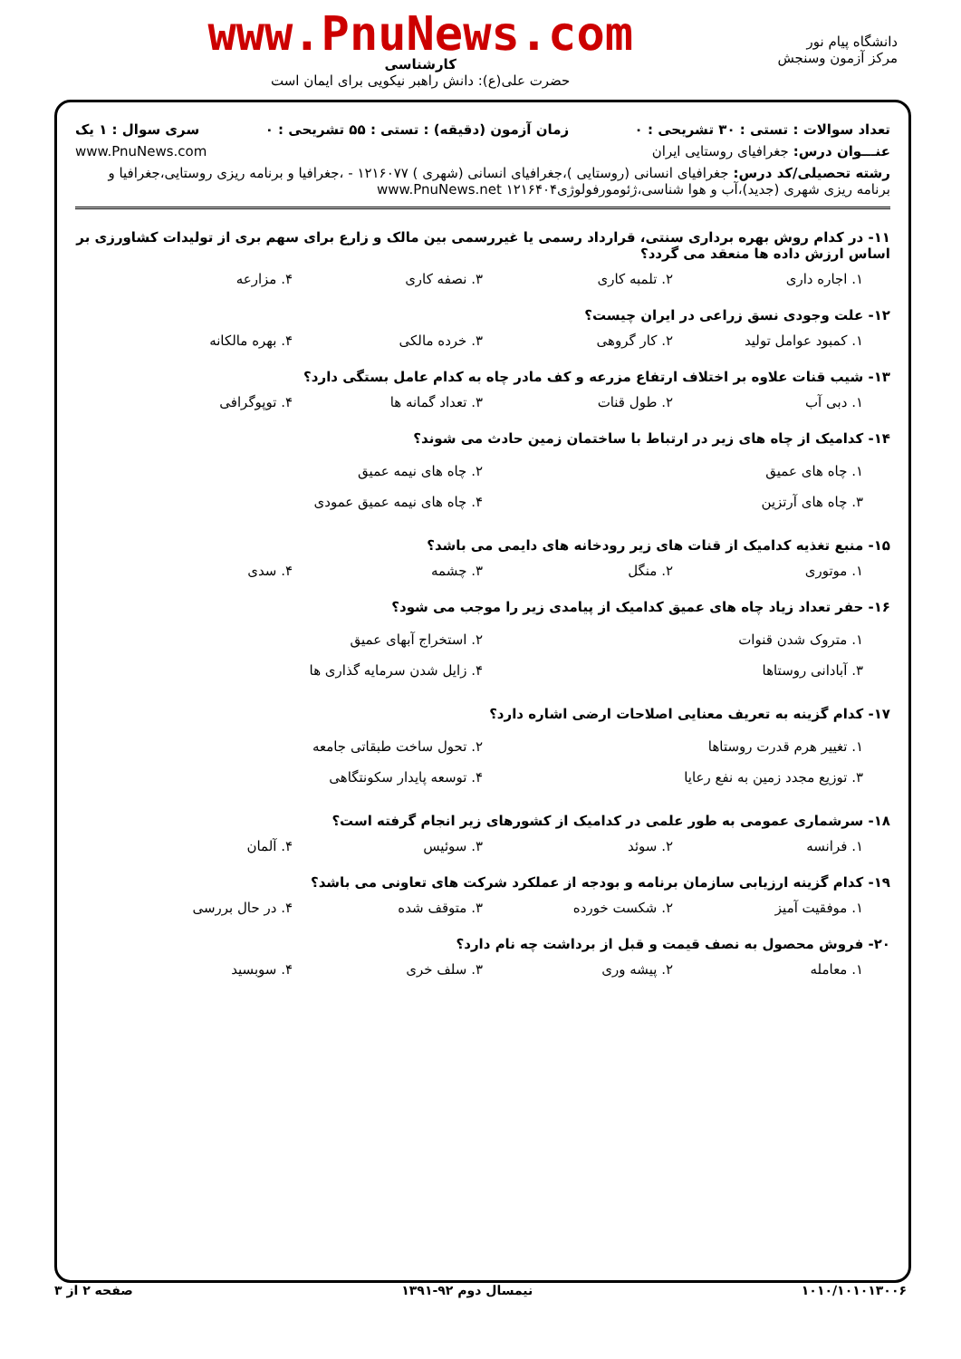دانشگاه پیام نور
مرکز آزمون وسنجش
www.PnuNews.com
کارشناسی
حضرت علی(ع): دانش راهبر نیکویی برای ایمان است
تعداد سوالات : تستی : ۳۰ تشریحی : ۰ زمان آزمون (دقیقه) : تستی : ۵۵ تشریحی : ۰ سری سوال : ۱ یک
عنـــوان درس: جغرافیای روستایی ایران www.PnuNews.com
رشته تحصیلی/کد درس: جغرافیای انسانی (روستایی )،جغرافیای انسانی (شهری ) ۱۲۱۶۰۷۷ - ،جغرافیا و برنامه ریزی روستایی،جغرافیا و برنامه ریزی شهری (جدید)،آب و هوا شناسی،ژئومورفولوژی۱۲۱۶۴۰۴ www.PnuNews.net
۱۱- در کدام روش بهره برداری سنتی، قرارداد رسمی یا غیررسمی بین مالک و زارع برای سهم بری از تولیدات کشاورزی بر اساس ارزش داده ها منعقد می گردد؟
۱. اجاره داری ۲. تلمبه کاری ۳. نصفه کاری ۴. مزارعه
۱۲- علت وجودی نسق زراعی در ایران چیست؟
۱. کمبود عوامل تولید ۲. کار گروهی ۳. خرده مالکی ۴. بهره مالکانه
۱۳- شیب قنات علاوه بر اختلاف ارتفاع مزرعه و کف مادر چاه به کدام عامل بستگی دارد؟
۱. دبی آب ۲. طول قنات ۳. تعداد گمانه ها ۴. توپوگرافی
۱۴- کدامیک از چاه های زیر در ارتباط با ساختمان زمین حادث می شوند؟
۱. چاه های عمیق ۲. چاه های نیمه عمیق ۳. چاه های آرتزین ۴. چاه های نیمه عمیق عمودی
۱۵- منبع تغذیه کدامیک از قنات های زیر رودخانه های دایمی می باشد؟
۱. موتوری ۲. منگل ۳. چشمه ۴. سدی
۱۶- حفر تعداد زیاد چاه های عمیق کدامیک از پیامدی زیر را موجب می شود؟
۱. متروک شدن قنوات ۲. استخراج آبهای عمیق ۳. آبادانی روستاها ۴. زایل شدن سرمایه گذاری ها
۱۷- کدام گزینه به تعریف معنایی اصلاحات ارضی اشاره دارد؟
۱. تغییر هرم قدرت روستاها ۲. تحول ساخت طبقاتی جامعه ۳. توزیع مجدد زمین به نفع رعایا ۴. توسعه پایدار سکونتگاهی
۱۸- سرشماری عمومی به طور علمی در کدامیک از کشورهای زیر انجام گرفته است؟
۱. فرانسه ۲. سوئد ۳. سوئیس ۴. آلمان
۱۹- کدام گزینه ارزیابی سازمان برنامه و بودجه از عملکرد شرکت های تعاونی می باشد؟
۱. موفقیت آمیز ۲. شکست خورده ۳. متوقف شده ۴. در حال بررسی
۲۰- فروش محصول به نصف قیمت و قبل از برداشت چه نام دارد؟
۱. معامله ۲. پیشه وری ۳. سلف خری ۴. سوبسید
۱۰۱۰/۱۰۱۰۱۳۰۰۶ نیمسال دوم ۹۲-۱۳۹۱ صفحه ۲ از ۳